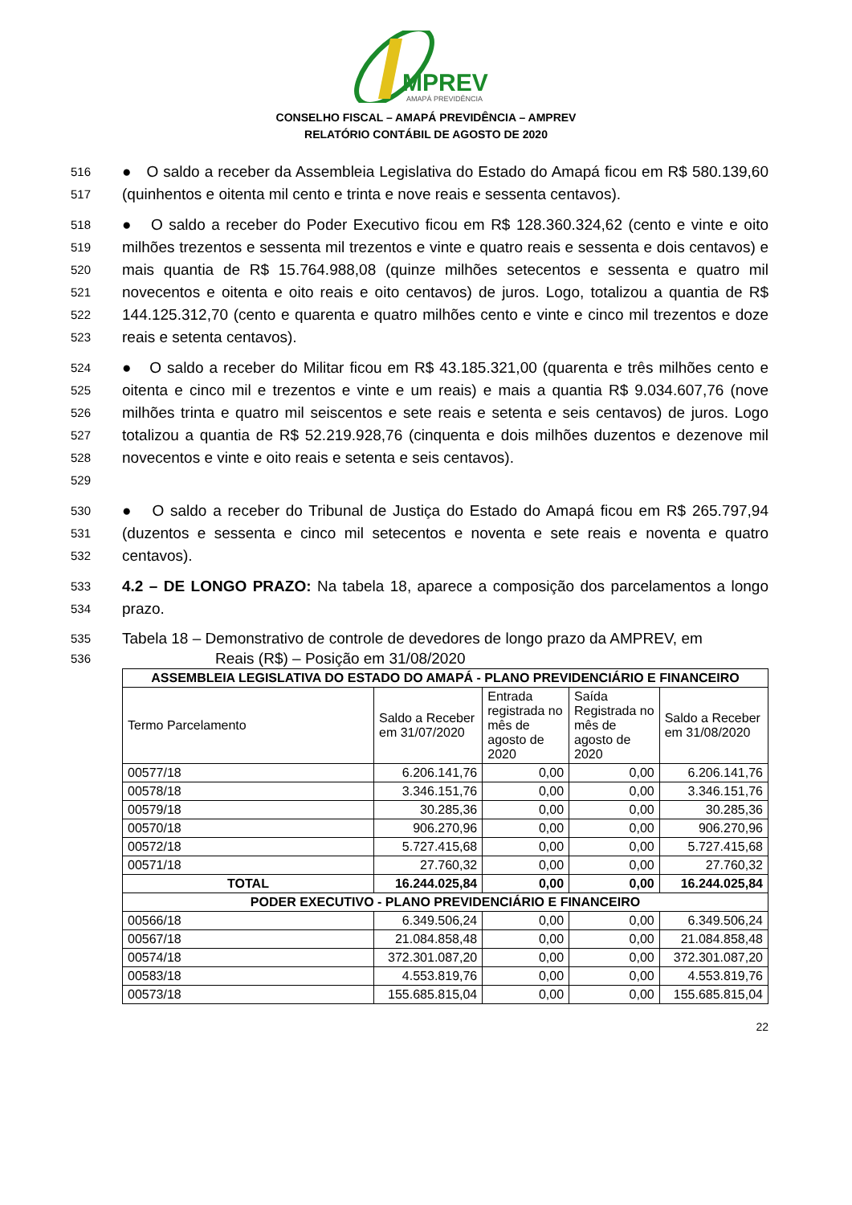MPREV
AMAPÁ PREVIDÊNCIA
CONSELHO FISCAL – AMAPÁ PREVIDÊNCIA – AMPREV
RELATÓRIO CONTÁBIL DE AGOSTO DE 2020
516
517
● O saldo a receber da Assembleia Legislativa do Estado do Amapá ficou em R$ 580.139,60 (quinhentos e oitenta mil cento e trinta e nove reais e sessenta centavos).
518
519
520
521
522
523
● O saldo a receber do Poder Executivo ficou em R$ 128.360.324,62 (cento e vinte e oito milhões trezentos e sessenta mil trezentos e vinte e quatro reais e sessenta e dois centavos) e mais quantia de R$ 15.764.988,08 (quinze milhões setecentos e sessenta e quatro mil novecentos e oitenta e oito reais e oito centavos) de juros. Logo, totalizou a quantia de R$ 144.125.312,70 (cento e quarenta e quatro milhões cento e vinte e cinco mil trezentos e doze reais e setenta centavos).
524
525
526
527
528
529
● O saldo a receber do Militar ficou em R$ 43.185.321,00 (quarenta e três milhões cento e oitenta e cinco mil e trezentos e vinte e um reais) e mais a quantia R$ 9.034.607,76 (nove milhões trinta e quatro mil seiscentos e sete reais e setenta e seis centavos) de juros. Logo totalizou a quantia de R$ 52.219.928,76 (cinquenta e dois milhões duzentos e dezenove mil novecentos e vinte e oito reais e setenta e seis centavos).
530
531
532
● O saldo a receber do Tribunal de Justiça do Estado do Amapá ficou em R$ 265.797,94 (duzentos e sessenta e cinco mil setecentos e noventa e sete reais e noventa e quatro centavos).
533
534
4.2 – DE LONGO PRAZO: Na tabela 18, aparece a composição dos parcelamentos a longo prazo.
535
536
Tabela 18 – Demonstrativo de controle de devedores de longo prazo da AMPREV, em
Reais (R$) – Posição em 31/08/2020
| ASSEMBLEIA LEGISLATIVA DO ESTADO DO AMAPÁ - PLANO PREVIDENCIÁRIO E FINANCEIRO | | | | |
| --- | --- | --- | --- | --- |
| Termo Parcelamento | Saldo a Receber em 31/07/2020 | Entrada registrada no mês de agosto de 2020 | Saída Registrada no mês de agosto de 2020 | Saldo a Receber em 31/08/2020 |
| 00577/18 | 6.206.141,76 | 0,00 | 0,00 | 6.206.141,76 |
| 00578/18 | 3.346.151,76 | 0,00 | 0,00 | 3.346.151,76 |
| 00579/18 | 30.285,36 | 0,00 | 0,00 | 30.285,36 |
| 00570/18 | 906.270,96 | 0,00 | 0,00 | 906.270,96 |
| 00572/18 | 5.727.415,68 | 0,00 | 0,00 | 5.727.415,68 |
| 00571/18 | 27.760,32 | 0,00 | 0,00 | 27.760,32 |
| TOTAL | 16.244.025,84 | 0,00 | 0,00 | 16.244.025,84 |
| PODER EXECUTIVO - PLANO PREVIDENCIÁRIO E FINANCEIRO | | | | |
| 00566/18 | 6.349.506,24 | 0,00 | 0,00 | 6.349.506,24 |
| 00567/18 | 21.084.858,48 | 0,00 | 0,00 | 21.084.858,48 |
| 00574/18 | 372.301.087,20 | 0,00 | 0,00 | 372.301.087,20 |
| 00583/18 | 4.553.819,76 | 0,00 | 0,00 | 4.553.819,76 |
| 00573/18 | 155.685.815,04 | 0,00 | 0,00 | 155.685.815,04 |
22